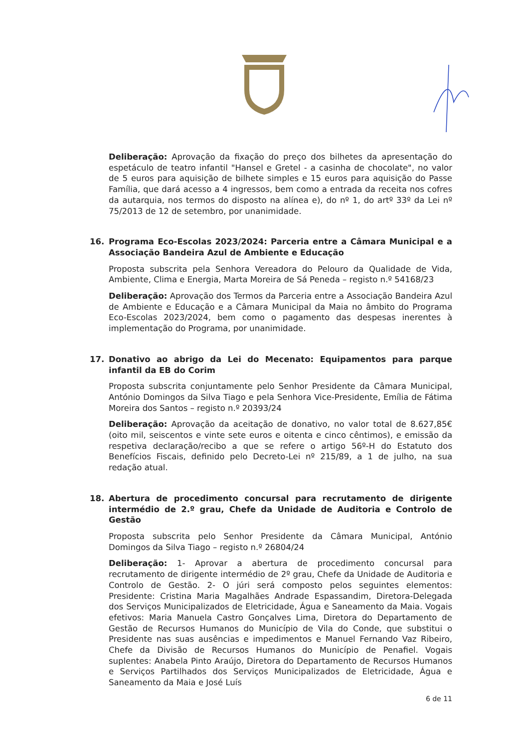Deliberação: Aprovação da fixação do preço dos bilhetes da apresentação do espetáculo de teatro infantil "Hansel e Gretel - a casinha de chocolate", no valor de 5 euros para aquisição de bilhete simples e 15 euros para aquisição do Passe Família, que dará acesso a 4 ingressos, bem como a entrada da receita nos cofres da autarquia, nos termos do disposto na alínea e), do nº 1, do artº 33º da Lei nº 75/2013 de 12 de setembro, por unanimidade.
16. Programa Eco-Escolas 2023/2024: Parceria entre a Câmara Municipal e a Associação Bandeira Azul de Ambiente e Educação
Proposta subscrita pela Senhora Vereadora do Pelouro da Qualidade de Vida, Ambiente, Clima e Energia, Marta Moreira de Sá Peneda – registo n.º 54168/23
Deliberação: Aprovação dos Termos da Parceria entre a Associação Bandeira Azul de Ambiente e Educação e a Câmara Municipal da Maia no âmbito do Programa Eco-Escolas 2023/2024, bem como o pagamento das despesas inerentes à implementação do Programa, por unanimidade.
17. Donativo ao abrigo da Lei do Mecenato: Equipamentos para parque infantil da EB do Corim
Proposta subscrita conjuntamente pelo Senhor Presidente da Câmara Municipal, António Domingos da Silva Tiago e pela Senhora Vice-Presidente, Emília de Fátima Moreira dos Santos – registo n.º 20393/24
Deliberação: Aprovação da aceitação de donativo, no valor total de 8.627,85€ (oito mil, seiscentos e vinte sete euros e oitenta e cinco cêntimos), e emissão da respetiva declaração/recibo a que se refere o artigo 56º-H do Estatuto dos Benefícios Fiscais, definido pelo Decreto-Lei nº 215/89, a 1 de julho, na sua redação atual.
18. Abertura de procedimento concursal para recrutamento de dirigente intermédio de 2.º grau, Chefe da Unidade de Auditoria e Controlo de Gestão
Proposta subscrita pelo Senhor Presidente da Câmara Municipal, António Domingos da Silva Tiago – registo n.º 26804/24
Deliberação: 1- Aprovar a abertura de procedimento concursal para recrutamento de dirigente intermédio de 2º grau, Chefe da Unidade de Auditoria e Controlo de Gestão. 2- O júri será composto pelos seguintes elementos: Presidente: Cristina Maria Magalhães Andrade Espassandim, Diretora-Delegada dos Serviços Municipalizados de Eletricidade, Água e Saneamento da Maia. Vogais efetivos: Maria Manuela Castro Gonçalves Lima, Diretora do Departamento de Gestão de Recursos Humanos do Município de Vila do Conde, que substitui o Presidente nas suas ausências e impedimentos e Manuel Fernando Vaz Ribeiro, Chefe da Divisão de Recursos Humanos do Município de Penafiel. Vogais suplentes: Anabela Pinto Araújo, Diretora do Departamento de Recursos Humanos e Serviços Partilhados dos Serviços Municipalizados de Eletricidade, Água e Saneamento da Maia e José Luís
6 de 11